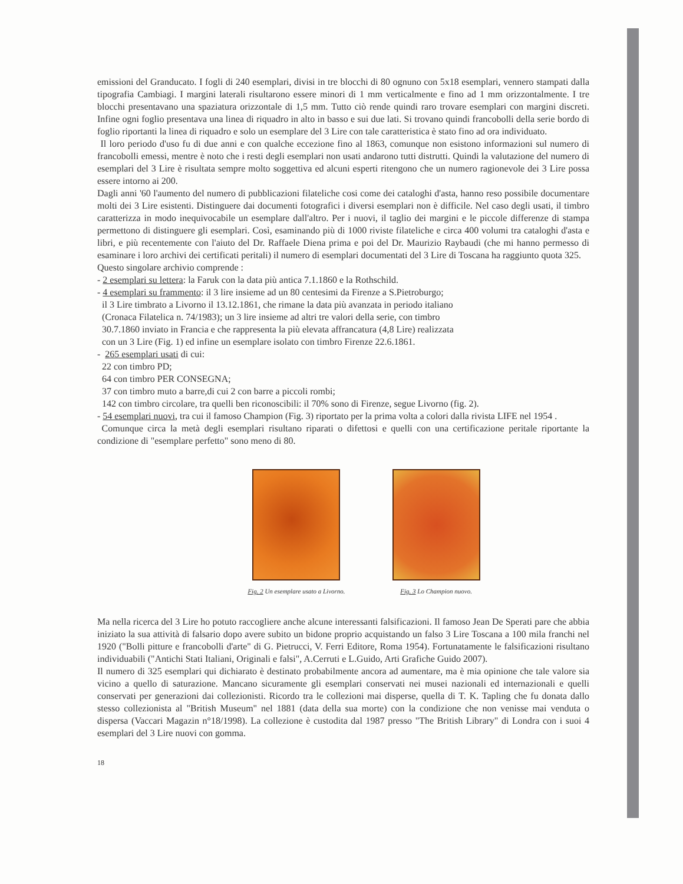emissioni del Granducato. I fogli di 240 esemplari, divisi in tre blocchi di 80 ognuno con 5x18 esemplari, vennero stampati dalla tipografia Cambiagi. I margini laterali risultarono essere minori di 1 mm verticalmente e fino ad 1 mm orizzontalmente. I tre blocchi presentavano una spaziatura orizzontale di 1,5 mm. Tutto ciò rende quindi raro trovare esemplari con margini discreti. Infine ogni foglio presentava una linea di riquadro in alto in basso e sui due lati. Si trovano quindi francobolli della serie bordo di foglio riportanti la linea di riquadro e solo un esemplare del 3 Lire con tale caratteristica è stato fino ad ora individuato.
Il loro periodo d'uso fu di due anni e con qualche eccezione fino al 1863, comunque non esistono informazioni sul numero di francobolli emessi, mentre è noto che i resti degli esemplari non usati andarono tutti distrutti. Quindi la valutazione del numero di esemplari del 3 Lire è risultata sempre molto soggettiva ed alcuni esperti ritengono che un numero ragionevole dei 3 Lire possa essere intorno ai 200.
Dagli anni '60 l'aumento del numero di pubblicazioni filateliche cosi come dei cataloghi d'asta, hanno reso possibile documentare molti dei 3 Lire esistenti. Distinguere dai documenti fotografici i diversi esemplari non è difficile. Nel caso degli usati, il timbro caratterizza in modo inequivocabile un esemplare dall'altro. Per i nuovi, il taglio dei margini e le piccole differenze di stampa permettono di distinguere gli esemplari. Così, esaminando più di 1000 riviste filateliche e circa 400 volumi tra cataloghi d'asta e libri, e più recentemente con l'aiuto del Dr. Raffaele Diena prima e poi del Dr. Maurizio Raybaudi (che mi hanno permesso di esaminare i loro archivi dei certificati peritali) il numero di esemplari documentati del 3 Lire di Toscana ha raggiunto quota 325.
Questo singolare archivio comprende :
- 2 esemplari su lettera: la Faruk con la data più antica 7.1.1860 e la Rothschild.
- 4 esemplari su frammento: il 3 lire insieme ad un 80 centesimi da Firenze a S.Pietroburgo;
il 3 Lire timbrato a Livorno il 13.12.1861, che rimane la data più avanzata in periodo italiano
(Cronaca Filatelica n. 74/1983); un 3 lire insieme ad altri tre valori della serie, con timbro
30.7.1860 inviato in Francia e che rappresenta la più elevata affrancatura (4,8 Lire) realizzata
con un 3 Lire (Fig. 1) ed infine un esemplare isolato con timbro Firenze 22.6.1861.
- 265 esemplari usati di cui:
22 con timbro PD;
64 con timbro PER CONSEGNA;
37 con timbro muto a barre,di cui 2 con barre a piccoli rombi;
142 con timbro circolare, tra quelli ben riconoscibili: il 70% sono di Firenze, segue Livorno (fig. 2).
- 54 esemplari nuovi, tra cui il famoso Champion (Fig. 3) riportato per la prima volta a colori dalla rivista LIFE nel 1954 .
Comunque circa la metà degli esemplari risultano riparati o difettosi e quelli con una certificazione peritale riportante la condizione di "esemplare perfetto" sono meno di 80.
Fig. 2 Un esemplare usato a Livorno.
Fig. 3 Lo Champion nuovo.
Ma nella ricerca del 3 Lire ho potuto raccogliere anche alcune interessanti falsificazioni. Il famoso Jean De Sperati pare che abbia iniziato la sua attività di falsario dopo avere subito un bidone proprio acquistando un falso 3 Lire Toscana a 100 mila franchi nel 1920 ("Bolli pitture e francobolli d'arte" di G. Pietrucci, V. Ferri Editore, Roma 1954). Fortunatamente le falsificazioni risultano individuabili ("Antichi Stati Italiani, Originali e falsi", A.Cerruti e L.Guido, Arti Grafiche Guido 2007).
Il numero di 325 esemplari qui dichiarato è destinato probabilmente ancora ad aumentare, ma è mia opinione che tale valore sia vicino a quello di saturazione. Mancano sicuramente gli esemplari conservati nei musei nazionali ed internazionali e quelli conservati per generazioni dai collezionisti. Ricordo tra le collezioni mai disperse, quella di T. K. Tapling che fu donata dallo stesso collezionista al "British Museum" nel 1881 (data della sua morte) con la condizione che non venisse mai venduta o dispersa (Vaccari Magazin n°18/1998). La collezione è custodita dal 1987 presso "The British Library" di Londra con i suoi 4 esemplari del 3 Lire nuovi con gomma.
18